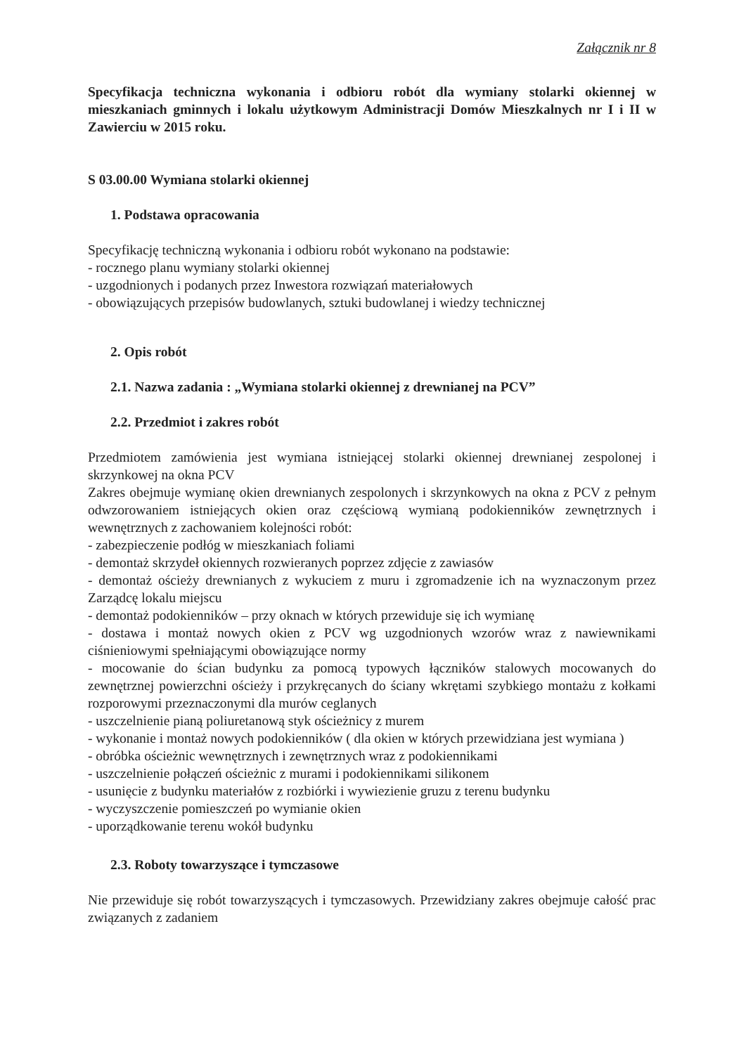Załącznik nr 8
Specyfikacja techniczna wykonania i odbioru robót dla wymiany stolarki okiennej w mieszkaniach gminnych i lokalu użytkowym Administracji Domów Mieszkalnych nr I i II w Zawierciu w 2015 roku.
S 03.00.00 Wymiana stolarki okiennej
1. Podstawa opracowania
Specyfikację techniczną wykonania i odbioru robót wykonano na podstawie:
- rocznego planu wymiany stolarki okiennej
- uzgodnionych i podanych przez Inwestora rozwiązań materiałowych
- obowiązujących przepisów budowlanych, sztuki budowlanej i wiedzy technicznej
2. Opis robót
2.1. Nazwa zadania : „Wymiana stolarki okiennej z drewnianej na PCV”
2.2. Przedmiot i zakres robót
Przedmiotem zamówienia jest wymiana istniejącej stolarki okiennej drewnianej zespolonej i skrzynkowej na okna PCV
Zakres obejmuje wymianę okien drewnianych zespolonych i skrzynkowych na okna z PCV z pełnym odwzorowaniem istniejących okien oraz częściową wymianą podokienników zewnętrznych i wewnętrznych z zachowaniem kolejności robót:
- zabezpieczenie podłóg w mieszkaniach foliami
- demontaż skrzydeł okiennych rozwieranych poprzez zdjęcie z zawiasów
- demontaż ościeży drewnianych z wykuciem z muru i zgromadzenie ich na wyznaczonym przez Zarządcę lokalu miejscu
- demontaż podokienników – przy oknach w których przewiduje się ich wymianę
- dostawa i montaż nowych okien z PCV wg uzgodnionych wzorów wraz z nawiewnikami ciśnieniowymi spełniającymi obowiązujące normy
- mocowanie do ścian budynku za pomocą typowych łączników stalowych mocowanych do zewnętrznej powierzchni ościeży i przykręcanych do ściany wkrętami szybkiego montażu z kołkami rozporowymi przeznaczonymi dla murów ceglanych
- uszczelnienie pianą poliuretanową styk ościeżnicy z murem
- wykonanie i montaż nowych podokienników ( dla okien w których przewidziana jest wymiana )
- obróbka ościeżnic wewnętrznych i zewnętrznych wraz z podokiennikami
- uszczelnienie połączeń ościeżnic z murami i podokiennikami silikonem
- usunięcie z budynku materiałów z rozbiórki i wywiezienie gruzu z terenu budynku
- wyczyszczenie pomieszczeń po wymianie okien
- uporządkowanie terenu wokół budynku
2.3. Roboty towarzyszące i tymczasowe
Nie przewiduje się robót towarzyszących i tymczasowych. Przewidziany zakres obejmuje całość prac związanych z zadaniem